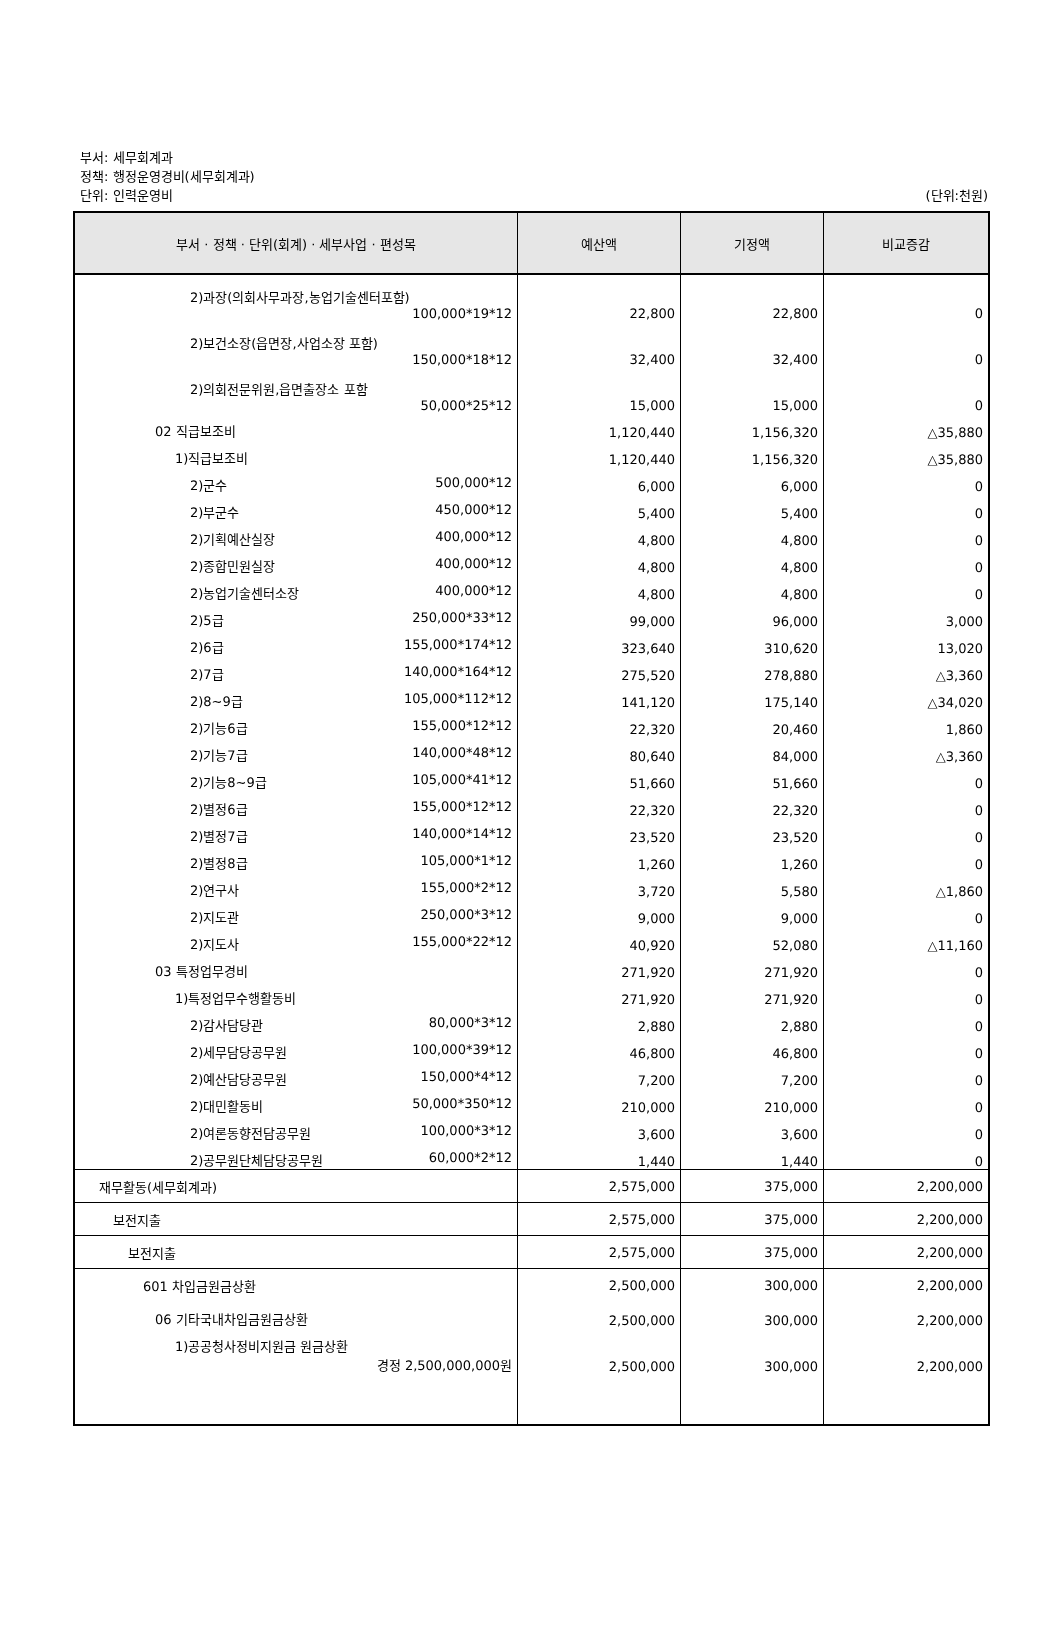부서: 세무회계과
정책: 행정운영경비(세무회계과)
단위: 인력운영비
(단위:천원)
| 부서 · 정책 · 단위(회계) · 세부사업 · 편성목 | 예산액 | 기정액 | 비교증감 |
| --- | --- | --- | --- |
| 2)과장(의회사무과장,농업기술센터포함) 100,000*19*12 | 22,800 | 22,800 | 0 |
| 2)보건소장(읍면장,사업소장 포함) 150,000*18*12 | 32,400 | 32,400 | 0 |
| 2)의회전문위원,읍면출장소 포함 50,000*25*12 | 15,000 | 15,000 | 0 |
| 02 직급보조비 | 1,120,440 | 1,156,320 | △35,880 |
| 1)직급보조비 | 1,120,440 | 1,156,320 | △35,880 |
| 2)군수 500,000*12 | 6,000 | 6,000 | 0 |
| 2)부군수 450,000*12 | 5,400 | 5,400 | 0 |
| 2)기획예산실장 400,000*12 | 4,800 | 4,800 | 0 |
| 2)종합민원실장 400,000*12 | 4,800 | 4,800 | 0 |
| 2)농업기술센터소장 400,000*12 | 4,800 | 4,800 | 0 |
| 2)5급 250,000*33*12 | 99,000 | 96,000 | 3,000 |
| 2)6급 155,000*174*12 | 323,640 | 310,620 | 13,020 |
| 2)7급 140,000*164*12 | 275,520 | 278,880 | △3,360 |
| 2)8~9급 105,000*112*12 | 141,120 | 175,140 | △34,020 |
| 2)기능6급 155,000*12*12 | 22,320 | 20,460 | 1,860 |
| 2)기능7급 140,000*48*12 | 80,640 | 84,000 | △3,360 |
| 2)기능8~9급 105,000*41*12 | 51,660 | 51,660 | 0 |
| 2)별정6급 155,000*12*12 | 22,320 | 22,320 | 0 |
| 2)별정7급 140,000*14*12 | 23,520 | 23,520 | 0 |
| 2)별정8급 105,000*1*12 | 1,260 | 1,260 | 0 |
| 2)연구사 155,000*2*12 | 3,720 | 5,580 | △1,860 |
| 2)지도관 250,000*3*12 | 9,000 | 9,000 | 0 |
| 2)지도사 155,000*22*12 | 40,920 | 52,080 | △11,160 |
| 03 특정업무경비 | 271,920 | 271,920 | 0 |
| 1)특정업무수행활동비 | 271,920 | 271,920 | 0 |
| 2)감사담당관 80,000*3*12 | 2,880 | 2,880 | 0 |
| 2)세무담당공무원 100,000*39*12 | 46,800 | 46,800 | 0 |
| 2)예산담당공무원 150,000*4*12 | 7,200 | 7,200 | 0 |
| 2)대민활동비 50,000*350*12 | 210,000 | 210,000 | 0 |
| 2)여론동향전담공무원 100,000*3*12 | 3,600 | 3,600 | 0 |
| 2)공무원단체담당공무원 60,000*2*12 | 1,440 | 1,440 | 0 |
| 재무활동(세무회계과) | 2,575,000 | 375,000 | 2,200,000 |
| 보전지출 | 2,575,000 | 375,000 | 2,200,000 |
| 보전지출 | 2,575,000 | 375,000 | 2,200,000 |
| 601 차입금원금상환 | 2,500,000 | 300,000 | 2,200,000 |
| 06 기타국내차입금원금상환 | 2,500,000 | 300,000 | 2,200,000 |
| 1)공공청사정비지원금 원금상환 경정 2,500,000,000원 | 2,500,000 | 300,000 | 2,200,000 |